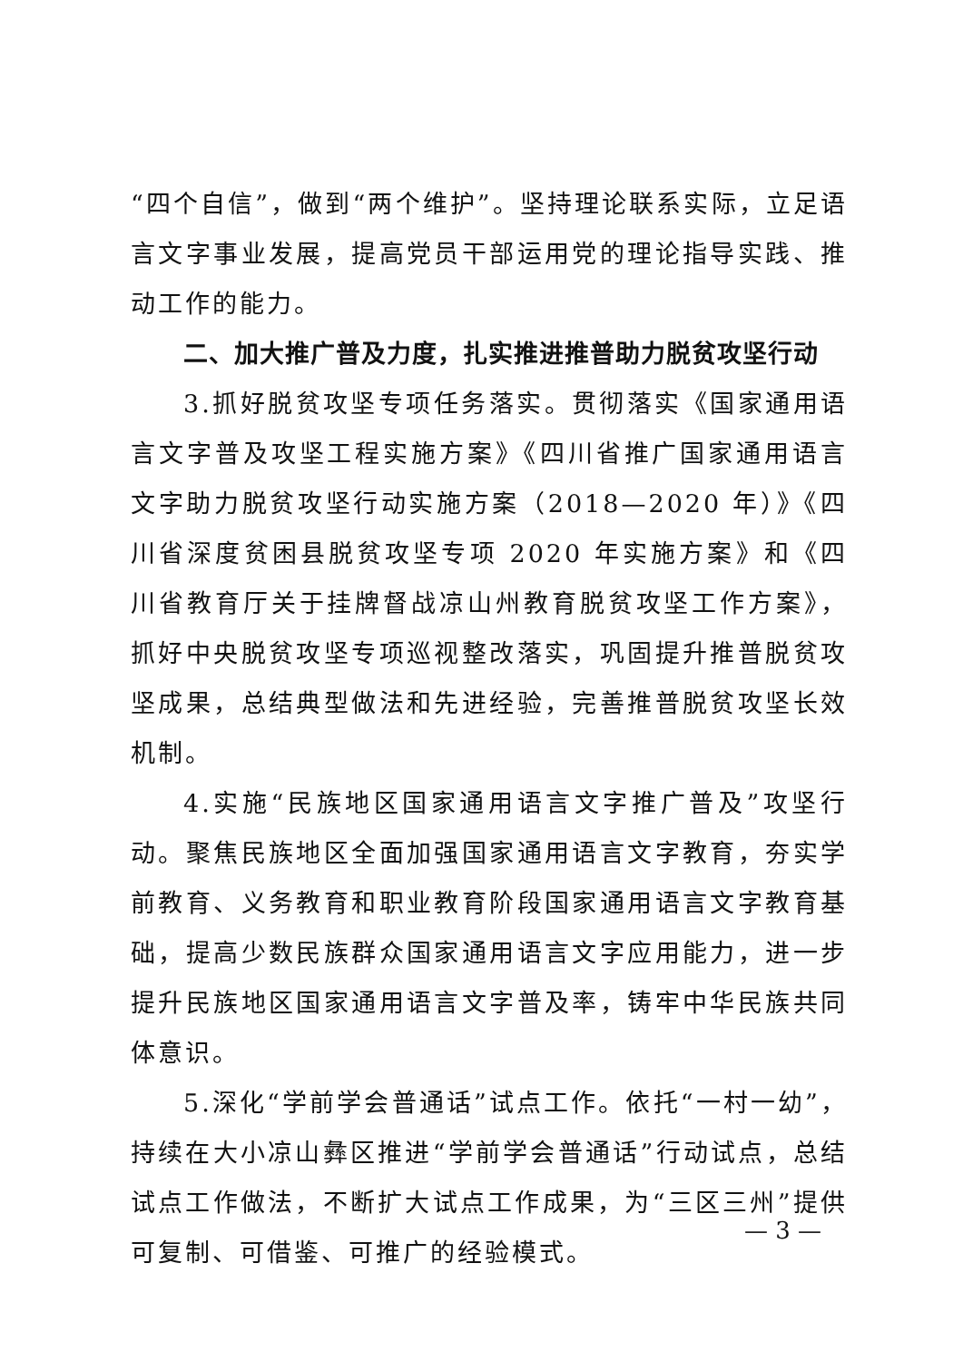“四个自信”，做到“两个维护”。坚持理论联系实际，立足语言文字事业发展，提高党员干部运用党的理论指导实践、推动工作的能力。
二、加大推广普及力度，扎实推进推普助力脱贫攻坚行动
3.抓好脱贫攻坚专项任务落实。贯彻落实《国家通用语言文字普及攻坚工程实施方案》《四川省推广国家通用语言文字助力脱贫攻坚行动实施方案（2018—2020 年）》《四川省深度贫困县脱贫攻坚专项 2020 年实施方案》和《四川省教育厅关于挂牌督战凉山州教育脱贫攻坚工作方案》，抓好中央脱贫攻坚专项巡视整改落实，巩固提升推普脱贫攻坚成果，总结典型做法和先进经验，完善推普脱贫攻坚长效机制。
4.实施“民族地区国家通用语言文字推广普及”攻坚行动。聚焦民族地区全面加强国家通用语言文字教育，夯实学前教育、义务教育和职业教育阶段国家通用语言文字教育基础，提高少数民族群众国家通用语言文字应用能力，进一步提升民族地区国家通用语言文字普及率，铸牢中华民族共同体意识。
5.深化“学前学会普通话”试点工作。依托“一村一幼”，持续在大小凉山彝区推进“学前学会普通话”行动试点，总结试点工作做法，不断扩大试点工作成果，为“三区三州”提供可复制、可借鉴、可推广的经验模式。
— 3 —